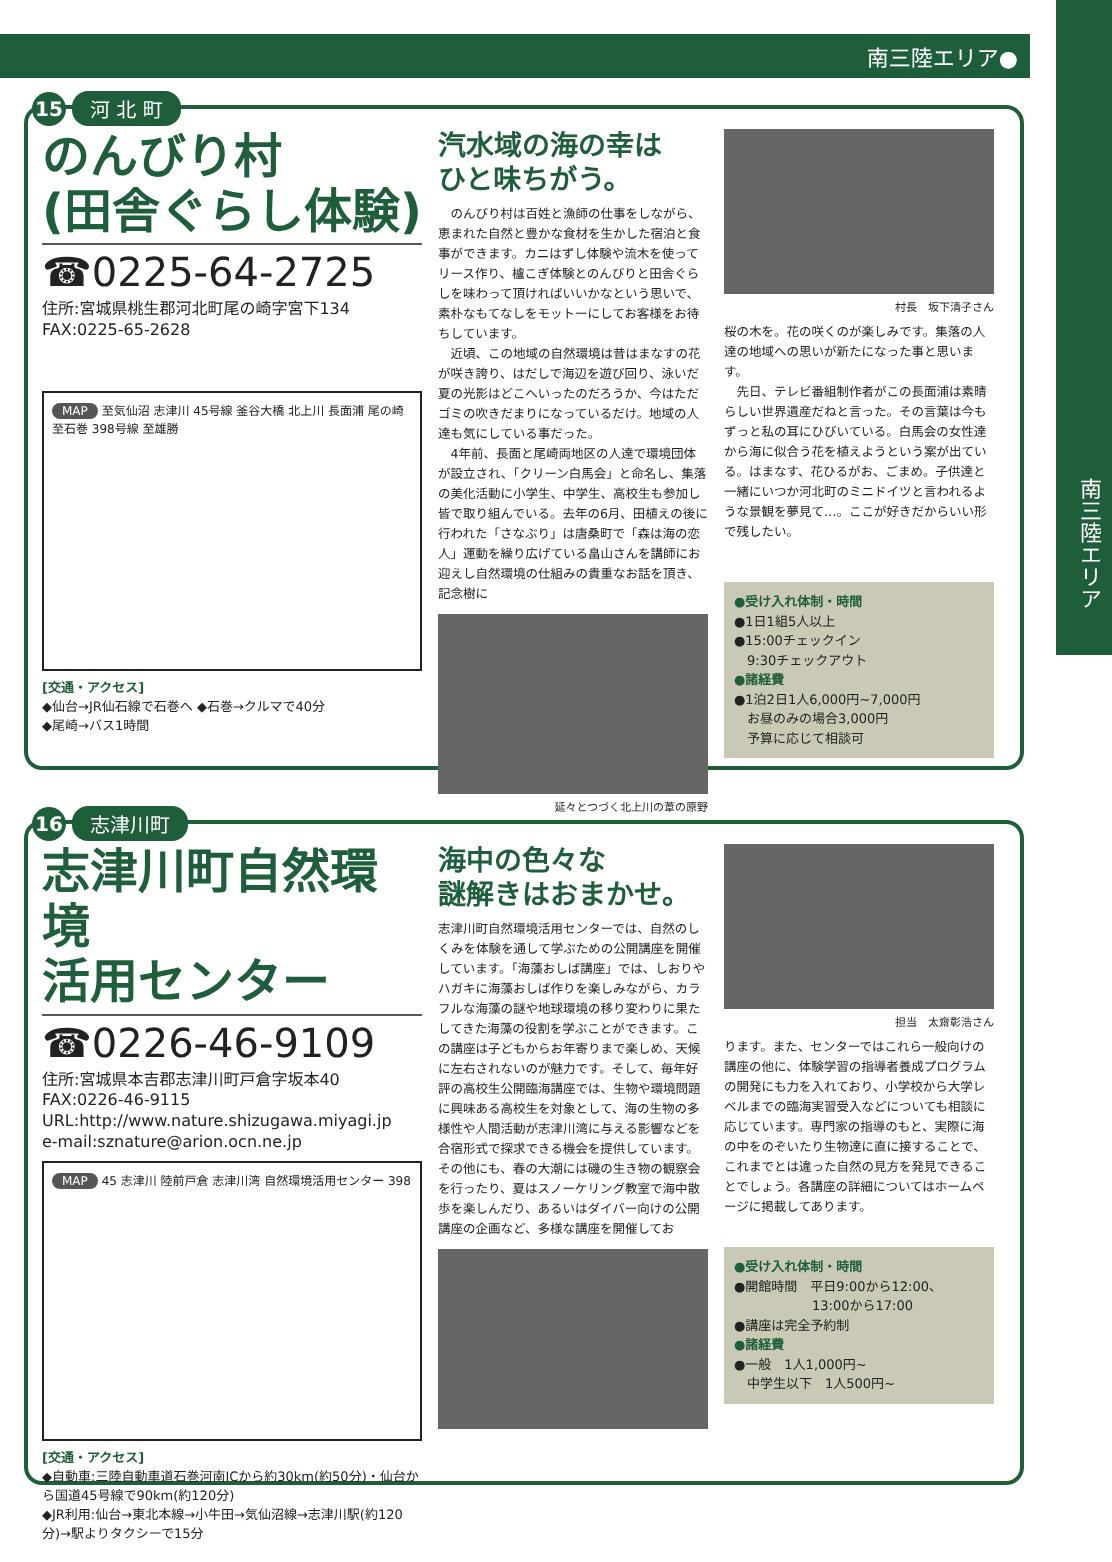南三陸エリア●
南三陸エリア
15
河 北 町
のんびり村
(田舎ぐらし体験)
☎0225-64-2725
住所:宮城県桃生郡河北町尾の崎字宮下134
FAX:0225-65-2628
MAP 至気仙沼 志津川 45号線 釜谷大橋 北上川 長面浦 尾の崎 至石巻 398号線 至雄勝
[交通・アクセス]
◆仙台→JR仙石線で石巻へ ◆石巻→クルマで40分
◆尾崎→バス1時間
汽水域の海の幸は
ひと味ちがう。
のんびり村は百姓と漁師の仕事をしながら、恵まれた自然と豊かな食材を生かした宿泊と食事ができます。カニはずし体験や流木を使ってリース作り、櫨こぎ体験とのんびりと田舎ぐらしを味わって頂ければいいかなという思いで、素朴なもてなしをモットーにしてお客様をお待ちしています。
近頃、この地域の自然環境は昔はまなすの花が咲き誇り、はだしで海辺を遊び回り、泳いだ夏の光影はどこへいったのだろうか、今はただゴミの吹きだまりになっているだけ。地域の人達も気にしている事だった。
4年前、長面と尾崎両地区の人達で環境団体が設立され、「クリーン白馬会」と命名し、集落の美化活動に小学生、中学生、高校生も参加し皆で取り組んでいる。去年の6月、田植えの後に行われた「さなぶり」は唐桑町で「森は海の恋人」運動を繰り広げている畠山さんを講師にお迎えし自然環境の仕組みの貴重なお話を頂き、記念樹に
延々とつづく北上川の葦の原野
村長　坂下清子さん
桜の木を。花の咲くのが楽しみです。集落の人達の地域への思いが新たになった事と思います。
先日、テレビ番組制作者がこの長面浦は素晴らしい世界遺産だねと言った。その言葉は今もずっと私の耳にひびいている。白馬会の女性達から海に似合う花を植えようという案が出ている。はまなす、花ひるがお、ごまめ。子供達と一緒にいつか河北町のミニドイツと言われるような景観を夢見て…。ここが好きだからいい形で残したい。
●受け入れ体制・時間
●1日1組5人以上
●15:00チェックイン
　9:30チェックアウト
●諸経費
●1泊2日1人6,000円~7,000円
　お昼のみの場合3,000円
　予算に応じて相談可
16
志津川町
志津川町自然環境
活用センター
☎0226-46-9109
住所:宮城県本吉郡志津川町戸倉字坂本40
FAX:0226-46-9115
URL:http://www.nature.shizugawa.miyagi.jp
e-mail:sznature@arion.ocn.ne.jp
MAP 45 志津川 陸前戸倉 志津川湾 自然環境活用センター 398
[交通・アクセス]
◆自動車:三陸自動車道石巻河南ICから約30km(約50分)・仙台から国道45号線で90km(約120分)
◆JR利用:仙台→東北本線→小牛田→気仙沼線→志津川駅(約120分)→駅よりタクシーで15分
海中の色々な
謎解きはおまかせ。
志津川町自然環境活用センターでは、自然のしくみを体験を通して学ぶための公開講座を開催しています。「海藻おしば講座」では、しおりやハガキに海藻おしば作りを楽しみながら、カラフルな海藻の謎や地球環境の移り変わりに果たしてきた海藻の役割を学ぶことができます。この講座は子どもからお年寄りまで楽しめ、天候に左右されないのが魅力です。そして、毎年好評の高校生公開臨海講座では、生物や環境問題に興味ある高校生を対象として、海の生物の多様性や人間活動が志津川湾に与える影響などを合宿形式で探求できる機会を提供しています。その他にも、春の大潮には磯の生き物の観察会を行ったり、夏はスノーケリング教室で海中散歩を楽しんだり、あるいはダイバー向けの公開講座の企画など、多様な講座を開催してお
担当　太齋彰浩さん
ります。また、センターではこれら一般向けの講座の他に、体験学習の指導者養成プログラムの開発にも力を入れており、小学校から大学レベルまでの臨海実習受入などについても相談に応じています。専門家の指導のもと、実際に海の中をのぞいたり生物達に直に接することで、これまでとは違った自然の見方を発見できることでしょう。各講座の詳細についてはホームページに掲載してあります。
●受け入れ体制・時間
●開館時間　平日9:00から12:00、
　　　　　　13:00から17:00
●講座は完全予約制
●諸経費
●一般　1人1,000円~
　中学生以下　1人500円~